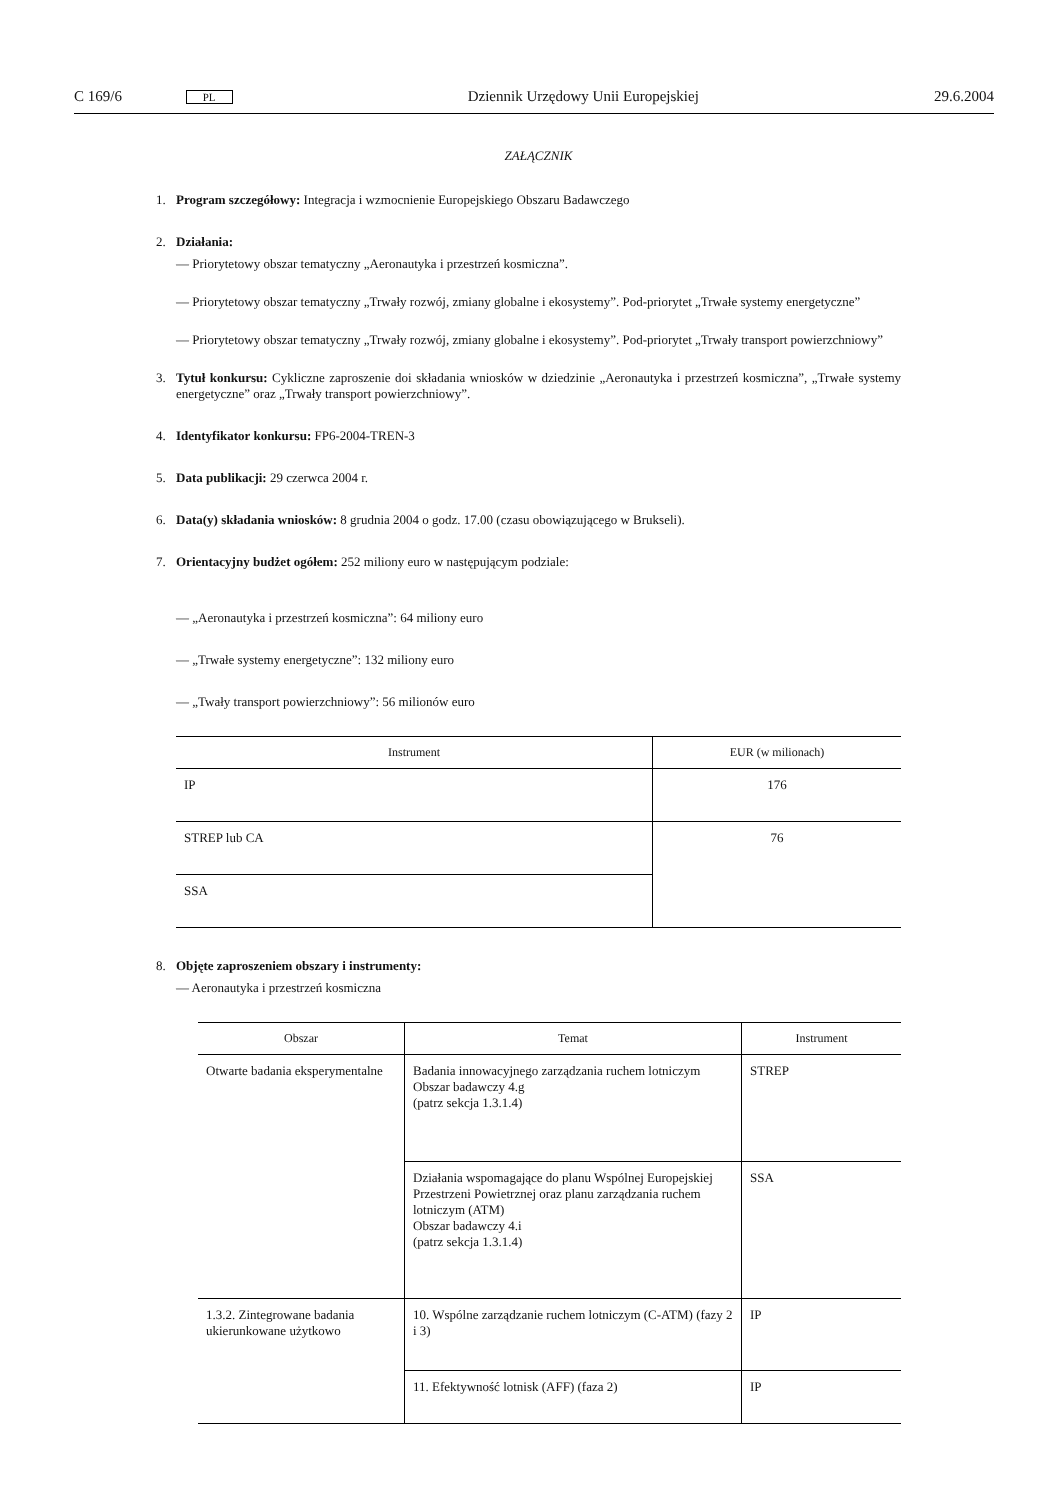C 169/6 PL Dziennik Urzędowy Unii Europejskiej 29.6.2004
ZAŁĄCZNIK
1. Program szczegółowy: Integracja i wzmocnienie Europejskiego Obszaru Badawczego
2. Działania:
— Priorytetowy obszar tematyczny „Aeronautyka i przestrzeń kosmiczna”.
— Priorytetowy obszar tematyczny „Trwały rozwój, zmiany globalne i ekosystemy”. Pod-priorytet „Trwałe systemy energetyczne”
— Priorytetowy obszar tematyczny „Trwały rozwój, zmiany globalne i ekosystemy”. Pod-priorytet „Trwały transport powierzchniowy”
3. Tytuł konkursu: Cykliczne zaproszenie doi składania wniosków w dziedzinie „Aeronautyka i przestrzeń kosmiczna”, „Trwałe systemy energetyczne” oraz „Trwały transport powierzchniowy”.
4. Identyfikator konkursu: FP6-2004-TREN-3
5. Data publikacji: 29 czerwca 2004 r.
6. Data(y) składania wniosków: 8 grudnia 2004 o godz. 17.00 (czasu obowiązującego w Brukseli).
7. Orientacyjny budżet ogółem: 252 miliony euro w następującym podziale:
— „Aeronautyka i przestrzeń kosmiczna”: 64 miliony euro
— „Trwałe systemy energetyczne”: 132 miliony euro
— „Twały transport powierzchniowy”: 56 milionów euro
| Instrument | EUR (w milionach) |
| --- | --- |
| IP | 176 |
| STREP lub CA | 76 |
| SSA | |
8. Objęte zaproszeniem obszary i instrumenty:
— Aeronautyka i przestrzeń kosmiczna
| Obszar | Temat | Instrument |
| --- | --- | --- |
| Otwarte badania eksperymentalne | Badania innowacyjnego zarządzania ruchem lotniczym Obszar badawczy 4.g (patrz sekcja 1.3.1.4) | STREP |
| | Działania wspomagające do planu Wspólnej Europejskiej Przestrzeni Powietrznej oraz planu zarządzania ruchem lotniczym (ATM) Obszar badawczy 4.i (patrz sekcja 1.3.1.4) | SSA |
| 1.3.2. Zintegrowane badania ukierunkowane użytkowo | 10. Wspólne zarządzanie ruchem lotniczym (C-ATM) (fazy 2 i 3) | IP |
| | 11. Efektywność lotnisk (AFF) (faza 2) | IP |